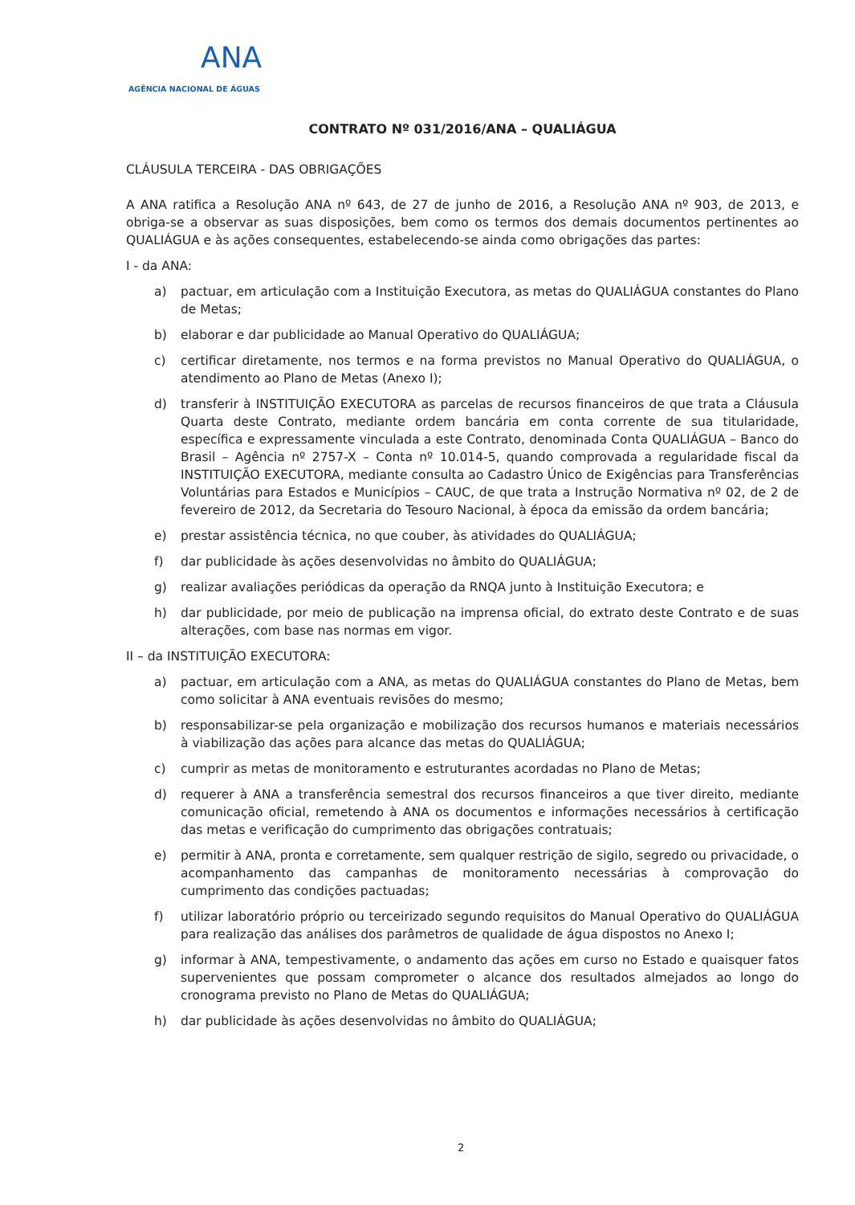ANA
AGÊNCIA NACIONAL DE ÁGUAS
CONTRATO Nº 031/2016/ANA – QUALIÁGUA
CLÁUSULA TERCEIRA - DAS OBRIGAÇÕES
A ANA ratifica a Resolução ANA nº 643, de 27 de junho de 2016, a Resolução ANA nº 903, de 2013, e obriga-se a observar as suas disposições, bem como os termos dos demais documentos pertinentes ao QUALIÁGUA e às ações consequentes, estabelecendo-se ainda como obrigações das partes:
I - da ANA:
a) pactuar, em articulação com a Instituição Executora, as metas do QUALIÁGUA constantes do Plano de Metas;
b) elaborar e dar publicidade ao Manual Operativo do QUALIÁGUA;
c) certificar diretamente, nos termos e na forma previstos no Manual Operativo do QUALIÁGUA, o atendimento ao Plano de Metas (Anexo I);
d) transferir à INSTITUIÇÃO EXECUTORA as parcelas de recursos financeiros de que trata a Cláusula Quarta deste Contrato, mediante ordem bancária em conta corrente de sua titularidade, específica e expressamente vinculada a este Contrato, denominada Conta QUALIÁGUA – Banco do Brasil – Agência nº 2757-X – Conta nº 10.014-5, quando comprovada a regularidade fiscal da INSTITUIÇÃO EXECUTORA, mediante consulta ao Cadastro Único de Exigências para Transferências Voluntárias para Estados e Municípios – CAUC, de que trata a Instrução Normativa nº 02, de 2 de fevereiro de 2012, da Secretaria do Tesouro Nacional, à época da emissão da ordem bancária;
e) prestar assistência técnica, no que couber, às atividades do QUALIÁGUA;
f) dar publicidade às ações desenvolvidas no âmbito do QUALIÁGUA;
g) realizar avaliações periódicas da operação da RNQA junto à Instituição Executora; e
h) dar publicidade, por meio de publicação na imprensa oficial, do extrato deste Contrato e de suas alterações, com base nas normas em vigor.
II – da INSTITUIÇÃO EXECUTORA:
a) pactuar, em articulação com a ANA, as metas do QUALIÁGUA constantes do Plano de Metas, bem como solicitar à ANA eventuais revisões do mesmo;
b) responsabilizar-se pela organização e mobilização dos recursos humanos e materiais necessários à viabilização das ações para alcance das metas do QUALIÁGUA;
c) cumprir as metas de monitoramento e estruturantes acordadas no Plano de Metas;
d) requerer à ANA a transferência semestral dos recursos financeiros a que tiver direito, mediante comunicação oficial, remetendo à ANA os documentos e informações necessários à certificação das metas e verificação do cumprimento das obrigações contratuais;
e) permitir à ANA, pronta e corretamente, sem qualquer restrição de sigilo, segredo ou privacidade, o acompanhamento das campanhas de monitoramento necessárias à comprovação do cumprimento das condições pactuadas;
f) utilizar laboratório próprio ou terceirizado segundo requisitos do Manual Operativo do QUALIÁGUA para realização das análises dos parâmetros de qualidade de água dispostos no Anexo I;
g) informar à ANA, tempestivamente, o andamento das ações em curso no Estado e quaisquer fatos supervenientes que possam comprometer o alcance dos resultados almejados ao longo do cronograma previsto no Plano de Metas do QUALIÁGUA;
h) dar publicidade às ações desenvolvidas no âmbito do QUALIÁGUA;
2